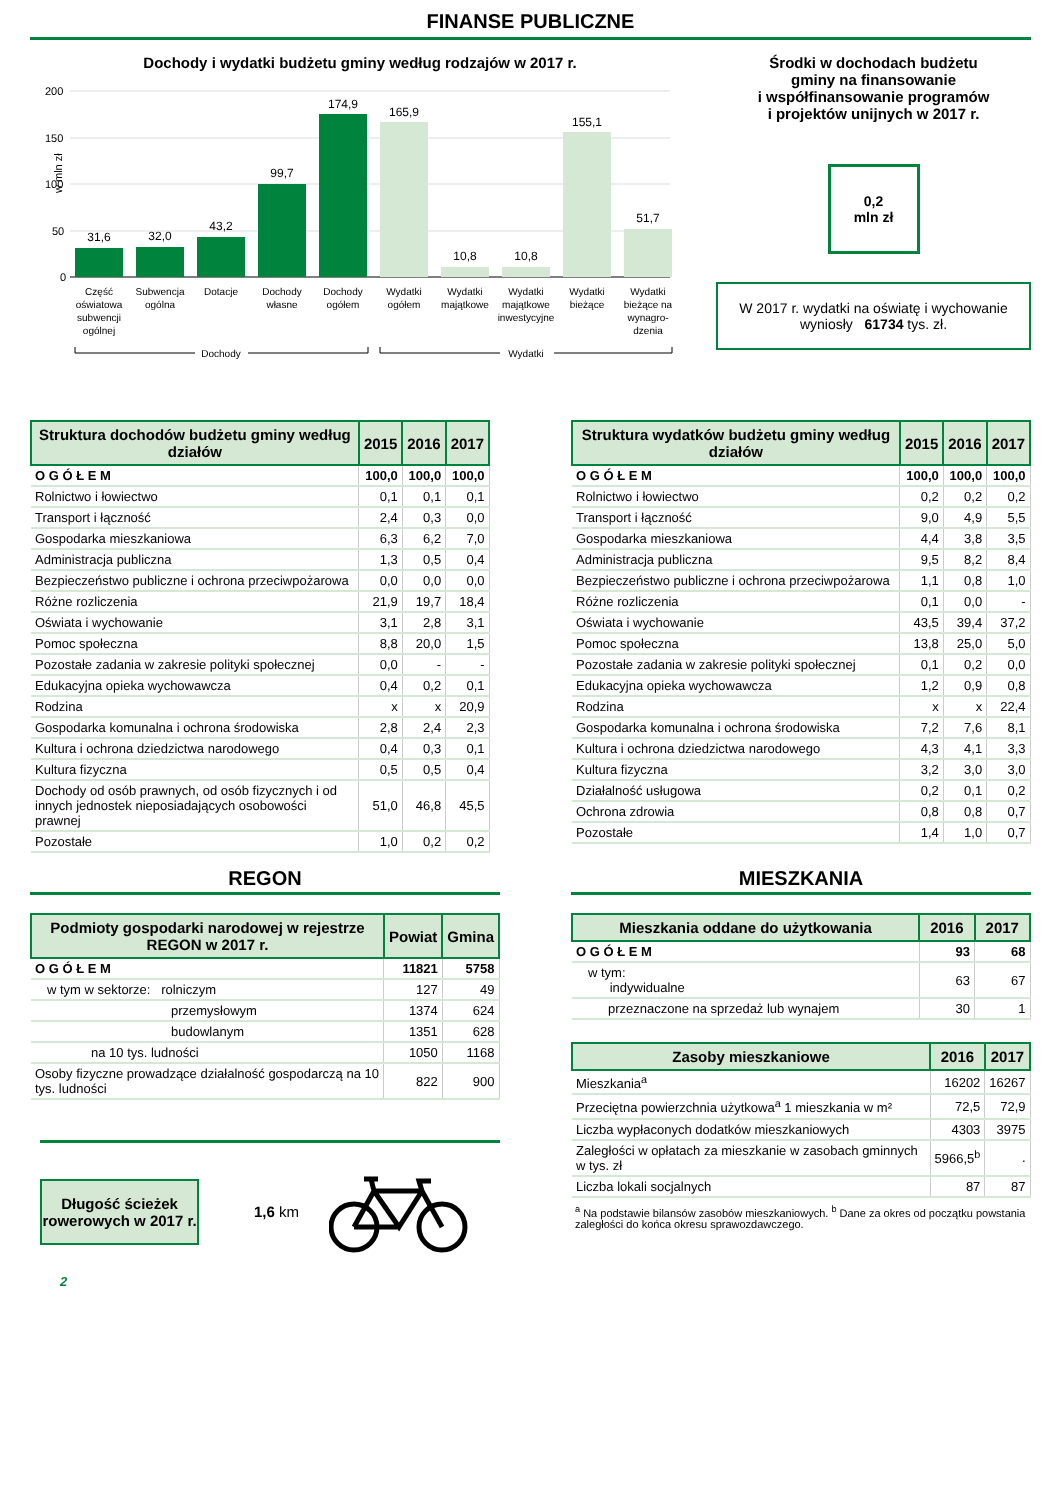FINANSE PUBLICZNE
Dochody i wydatki budżetu gminy według rodzajów w 2017 r.
w mln zł
200
150
100
50
0
31,6
32,0
43,2
99,7
174,9
165,9
10,8
10,8
155,1
51,7
Część
oświatowa
subwencji
ogólnej
Subwencja
ogólna
Dotacje
Dochody
własne
Dochody
ogółem
Wydatki
ogółem
Wydatki
majątkowe
Wydatki
majątkowe
inwestycyjne
Wydatki
bieżące
Wydatki
bieżące na
wynagro-
dzenia
Dochody
Wydatki
Środki w dochodach budżetu
gminy na finansowanie
i współfinansowanie programów
i projektów unijnych w 2017 r.
0,2
mln zł
W 2017 r. wydatki na oświatę i wychowanie wyniosły 61734 tys. zł.
| Struktura dochodów budżetu gminy według działów | 2015 | 2016 | 2017 |
| --- | --- | --- | --- |
| O G Ó Ł E M | 100,0 | 100,0 | 100,0 |
| Rolnictwo i łowiectwo | 0,1 | 0,1 | 0,1 |
| Transport i łączność | 2,4 | 0,3 | 0,0 |
| Gospodarka mieszkaniowa | 6,3 | 6,2 | 7,0 |
| Administracja publiczna | 1,3 | 0,5 | 0,4 |
| Bezpieczeństwo publiczne i ochrona przeciwpożarowa | 0,0 | 0,0 | 0,0 |
| Różne rozliczenia | 21,9 | 19,7 | 18,4 |
| Oświata i wychowanie | 3,1 | 2,8 | 3,1 |
| Pomoc społeczna | 8,8 | 20,0 | 1,5 |
| Pozostałe zadania w zakresie polityki społecznej | 0,0 | - | - |
| Edukacyjna opieka wychowawcza | 0,4 | 0,2 | 0,1 |
| Rodzina | x | x | 20,9 |
| Gospodarka komunalna i ochrona środowiska | 2,8 | 2,4 | 2,3 |
| Kultura i ochrona dziedzictwa narodowego | 0,4 | 0,3 | 0,1 |
| Kultura fizyczna | 0,5 | 0,5 | 0,4 |
| Dochody od osób prawnych, od osób fizycznych i od innych jednostek nieposiadających osobowości prawnej | 51,0 | 46,8 | 45,5 |
| Pozostałe | 1,0 | 0,2 | 0,2 |
| Struktura wydatków budżetu gminy według działów | 2015 | 2016 | 2017 |
| --- | --- | --- | --- |
| O G Ó Ł E M | 100,0 | 100,0 | 100,0 |
| Rolnictwo i łowiectwo | 0,2 | 0,2 | 0,2 |
| Transport i łączność | 9,0 | 4,9 | 5,5 |
| Gospodarka mieszkaniowa | 4,4 | 3,8 | 3,5 |
| Administracja publiczna | 9,5 | 8,2 | 8,4 |
| Bezpieczeństwo publiczne i ochrona przeciwpożarowa | 1,1 | 0,8 | 1,0 |
| Różne rozliczenia | 0,1 | 0,0 | - |
| Oświata i wychowanie | 43,5 | 39,4 | 37,2 |
| Pomoc społeczna | 13,8 | 25,0 | 5,0 |
| Pozostałe zadania w zakresie polityki społecznej | 0,1 | 0,2 | 0,0 |
| Edukacyjna opieka wychowawcza | 1,2 | 0,9 | 0,8 |
| Rodzina | x | x | 22,4 |
| Gospodarka komunalna i ochrona środowiska | 7,2 | 7,6 | 8,1 |
| Kultura i ochrona dziedzictwa narodowego | 4,3 | 4,1 | 3,3 |
| Kultura fizyczna | 3,2 | 3,0 | 3,0 |
| Działalność usługowa | 0,2 | 0,1 | 0,2 |
| Ochrona zdrowia | 0,8 | 0,8 | 0,7 |
| Pozostałe | 1,4 | 1,0 | 0,7 |
REGON
| Podmioty gospodarki narodowej w rejestrze REGON w 2017 r. | Powiat | Gmina |
| --- | --- | --- |
| O G Ó Ł E M | 11821 | 5758 |
| w tym w sektorze: rolniczym | 127 | 49 |
| przemysłowym | 1374 | 624 |
| budowlanym | 1351 | 628 |
| na 10 tys. ludności | 1050 | 1168 |
| Osoby fizyczne prowadzące działalność gospodarczą na 10 tys. ludności | 822 | 900 |
Długość ścieżek rowerowych w 2017 r.
1,6 km
MIESZKANIA
| Mieszkania oddane do użytkowania | 2016 | 2017 |
| --- | --- | --- |
| O G Ó Ł E M | 93 | 68 |
| w tym: indywidualne | 63 | 67 |
| przeznaczone na sprzedaż lub wynajem | 30 | 1 |
| Zasoby mieszkaniowe | 2016 | 2017 |
| --- | --- | --- |
| Mieszkania<sup>a</sup> | 16202 | 16267 |
| Przeciętna powierzchnia użytkowa<sup>a</sup> 1 mieszkania w m² | 72,5 | 72,9 |
| Liczba wypłaconych dodatków mieszkaniowych | 4303 | 3975 |
| Zaległości w opłatach za mieszkanie w zasobach gminnych w tys. zł | 5966,5<sup>b</sup> | . |
| Liczba lokali socjalnych | 87 | 87 |
<sup>a</sup> Na podstawie bilansów zasobów mieszkaniowych. <sup>b</sup> Dane za okres od początku powstania zaległości do końca okresu sprawozdawczego.
2